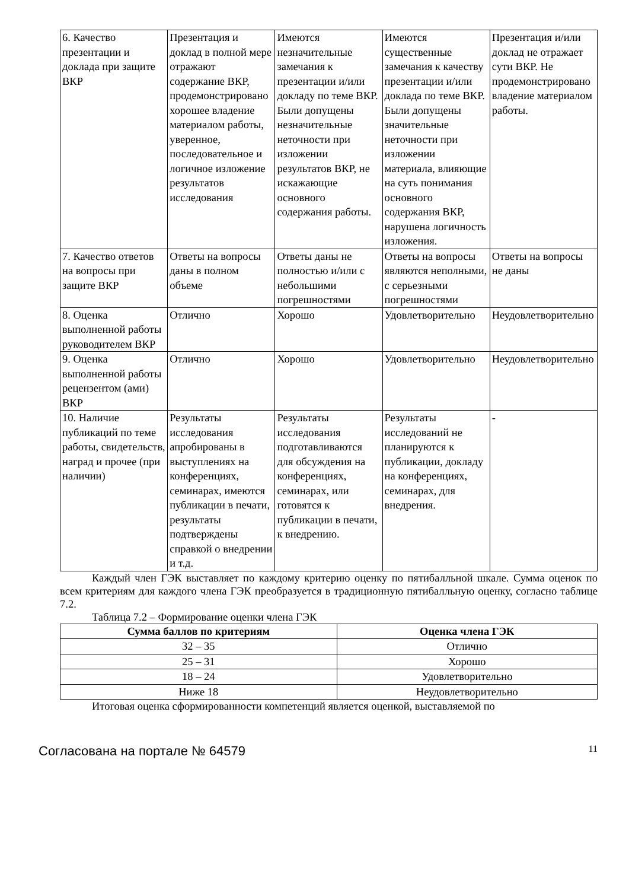| 6. Качество презентации и доклада при защите ВКР | Презентация и доклад в полной мере отражают содержание ВКР, продемонстрировано хорошее владение материалом работы, уверенное, последовательное и логичное изложение результатов исследования | Имеются незначительные замечания к презентации и/или докладу по теме ВКР. Были допущены незначительные неточности при изложении результатов ВКР, не искажающие основного содержания работы. | Имеются существенные замечания к качеству презентации и/или доклада по теме ВКР. Были допущены значительные неточности при изложении материала, влияющие на суть понимания основного содержания ВКР, нарушена логичность изложения. | Презентация и/или доклад не отражает сути ВКР. Не продемонстрировано владение материалом работы. |
| 7. Качество ответов на вопросы при защите ВКР | Ответы на вопросы даны в полном объеме | Ответы даны не полностью и/или с небольшими погрешностями | Ответы на вопросы являются неполными, с серьезными погрешностями | Ответы на вопросы не даны |
| 8. Оценка выполненной работы руководителем ВКР | Отлично | Хорошо | Удовлетворительно | Неудовлетворительно |
| 9. Оценка выполненной работы рецензентом (ами) ВКР | Отлично | Хорошо | Удовлетворительно | Неудовлетворительно |
| 10. Наличие публикаций по теме работы, свидетельств, наград и прочее (при наличии) | Результаты исследования апробированы в выступлениях на конференциях, семинарах, имеются публикации в печати, результаты подтверждены справкой о внедрении и т.д. | Результаты исследования подготавливаются для обсуждения на конференциях, семинарах, или готовятся к публикации в печати, к внедрению. | Результаты исследований не планируются к публикации, докладу на конференциях, семинарах, для внедрения. | - |
Каждый член ГЭК выставляет по каждому критерию оценку по пятибалльной шкале. Сумма оценок по всем критериям для каждого члена ГЭК преобразуется в традиционную пятибалльную оценку, согласно таблице 7.2.
Таблица 7.2 – Формирование оценки члена ГЭК
| Сумма баллов по критериям | Оценка члена ГЭК |
| --- | --- |
| 32 – 35 | Отлично |
| 25 – 31 | Хорошо |
| 18 – 24 | Удовлетворительно |
| Ниже 18 | Неудовлетворительно |
Итоговая оценка сформированности компетенций является оценкой, выставляемой по
Согласована на портале № 64579 11